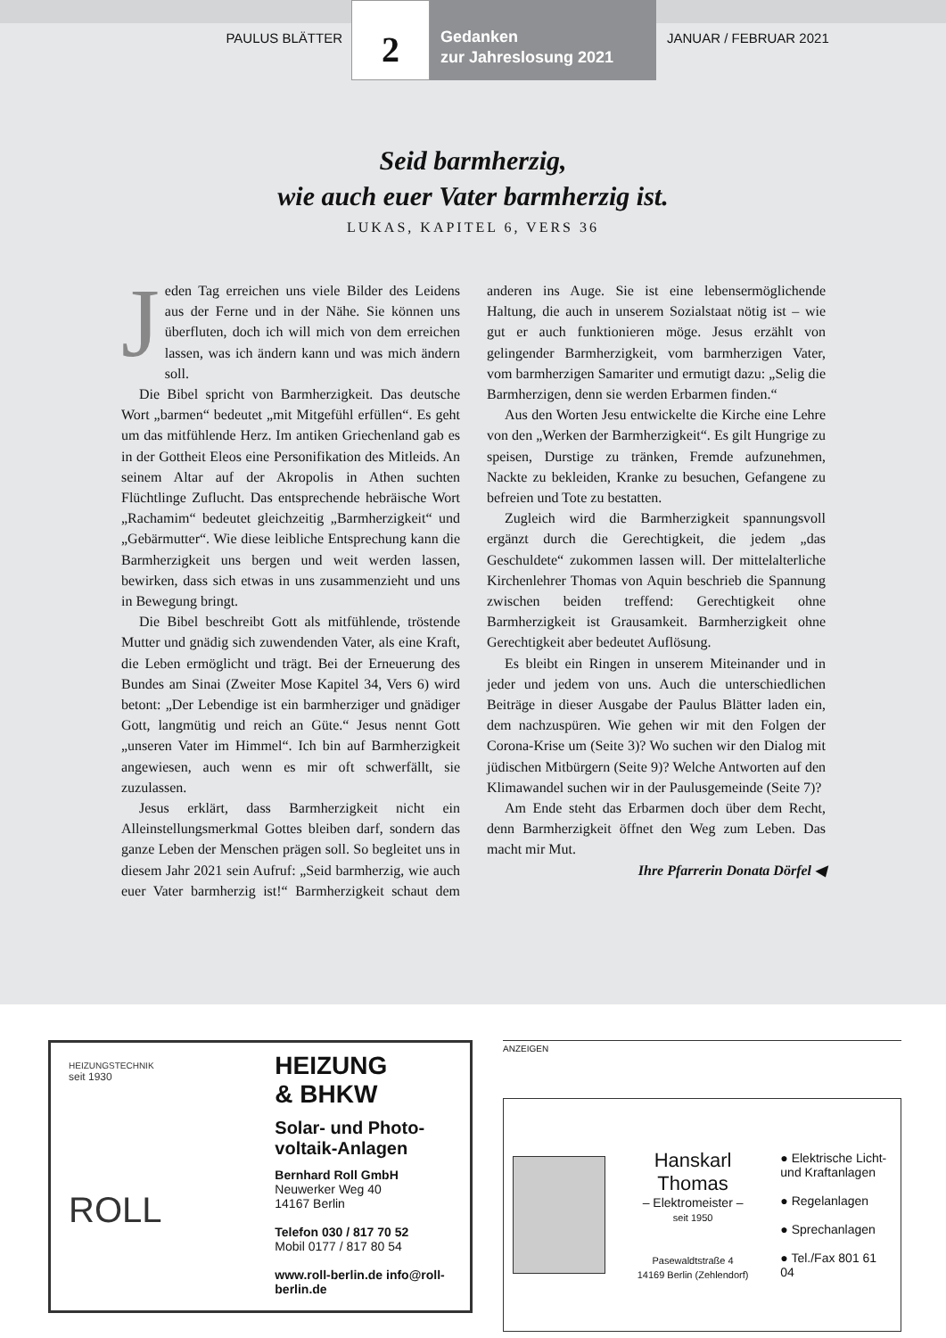PAULUS BLÄTTER
2
Gedanken
zur Jahreslosung 2021
JANUAR / FEBRUAR 2021
Seid barmherzig,
wie auch euer Vater barmherzig ist.
LUKAS, KAPITEL 6, VERS 36
Jeden Tag erreichen uns viele Bilder des Leidens aus der Ferne und in der Nähe. Sie können uns überfluten, doch ich will mich von dem erreichen lassen, was ich ändern kann und was mich ändern soll.
Die Bibel spricht von Barmherzigkeit. Das deutsche Wort „barmen“ bedeutet „mit Mitgefühl erfüllen“. Es geht um das mitfühlende Herz. Im antiken Griechenland gab es in der Gottheit Eleos eine Personifikation des Mitleids. An seinem Altar auf der Akropolis in Athen suchten Flüchtlinge Zuflucht. Das entsprechende hebräische Wort „Rachamim“ bedeutet gleichzeitig „Barmherzigkeit“ und „Gebärmutter“. Wie diese leibliche Entsprechung kann die Barmherzigkeit uns bergen und weit werden lassen, bewirken, dass sich etwas in uns zusammenzieht und uns in Bewegung bringt.
Die Bibel beschreibt Gott als mitfühlende, tröstende Mutter und gnädig sich zuwendenden Vater, als eine Kraft, die Leben ermöglicht und trägt. Bei der Erneuerung des Bundes am Sinai (Zweiter Mose Kapitel 34, Vers 6) wird betont: „Der Lebendige ist ein barmherziger und gnädiger Gott, langmütig und reich an Güte.“ Jesus nennt Gott „unseren Vater im Himmel“. Ich bin auf Barmherzigkeit angewiesen, auch wenn es mir oft schwerfällt, sie zuzulassen.
Jesus erklärt, dass Barmherzigkeit nicht ein Alleinstellungsmerkmal Gottes bleiben darf, sondern das ganze Leben der Menschen prägen soll. So begleitet uns in diesem Jahr 2021 sein Aufruf: „Seid barmherzig, wie auch euer Vater barmherzig ist!“ Barmherzigkeit schaut dem anderen ins Auge. Sie ist eine lebensermöglichende Haltung, die auch in unserem Sozialstaat nötig ist – wie gut er auch funktionieren möge. Jesus erzählt von gelingender Barmherzigkeit, vom barmherzigen Vater, vom barmherzigen Samariter und ermutigt dazu: „Selig die Barmherzigen, denn sie werden Erbarmen finden.“
Aus den Worten Jesu entwickelte die Kirche eine Lehre von den „Werken der Barmherzigkeit“. Es gilt Hungrige zu speisen, Durstige zu tränken, Fremde aufzunehmen, Nackte zu bekleiden, Kranke zu besuchen, Gefangene zu befreien und Tote zu bestatten.
Zugleich wird die Barmherzigkeit spannungsvoll ergänzt durch die Gerechtigkeit, die jedem „das Geschuldete“ zukommen lassen will. Der mittelalterliche Kirchenlehrer Thomas von Aquin beschrieb die Spannung zwischen beiden treffend: Gerechtigkeit ohne Barmherzigkeit ist Grausamkeit. Barmherzigkeit ohne Gerechtigkeit aber bedeutet Auflösung.
Es bleibt ein Ringen in unserem Miteinander und in jeder und jedem von uns. Auch die unterschiedlichen Beiträge in dieser Ausgabe der Paulus Blätter laden ein, dem nachzuspüren. Wie gehen wir mit den Folgen der Corona-Krise um (Seite 3)? Wo suchen wir den Dialog mit jüdischen Mitbürgern (Seite 9)? Welche Antworten auf den Klimawandel suchen wir in der Paulusgemeinde (Seite 7)?
Am Ende steht das Erbarmen doch über dem Recht, denn Barmherzigkeit öffnet den Weg zum Leben. Das macht mir Mut.
Ihre Pfarrerin Donata Dörfel ◀
HEIZUNGSTECHNIK
seit 1930
ROLL
HEIZUNG
& BHKW
Solar- und Photo-
voltaik-Anlagen
Bernhard Roll GmbH
Neuwerker Weg 40
14167 Berlin
Telefon 030 / 817 70 52
Mobil 0177 / 817 80 54
www.roll-berlin.de info@roll-berlin.de
ANZEIGEN
Hanskarl Thomas
– Elektromeister –
seit 1950
Pasewaldtstraße 4
14169 Berlin (Zehlendorf)
● Elektrische Licht-
und Kraftanlagen
● Regelanlagen
● Sprechanlagen
● Tel./Fax 801 61 04